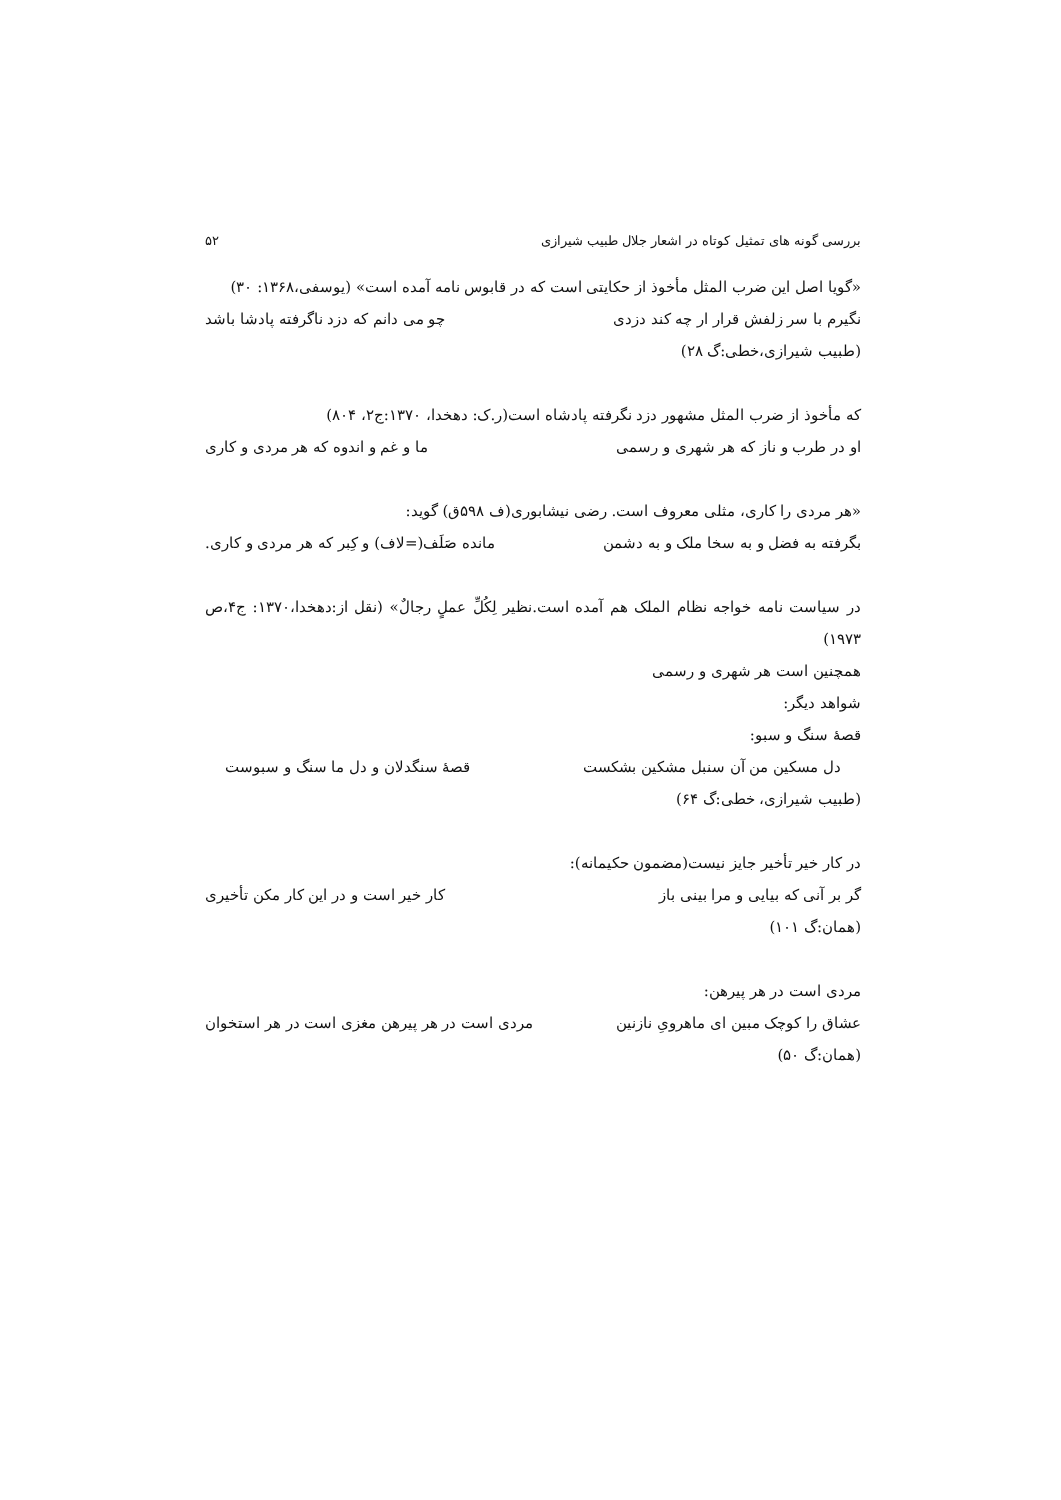بررسی گونه های تمثیل کوتاه در اشعار جلال طبیب شیرازی ۵۲
«گویا اصل این ضرب المثل مأخوذ از حکایتی است که در قابوس نامه آمده است» (یوسفی،۱۳۶۸: ۳۰)
نگیرم با سر زلفش قرار ار چه کند دزدی چو می دانم که دزد ناگرفته پادشا باشد
(طبیب شیرازی،خطی:گ ۲۸)
که مأخوذ از ضرب المثل مشهور دزد نگرفته پادشاه است(ر.ک: دهخدا، ۱۳۷۰:ج۲، ۸۰۴)
او در طرب و ناز که هر شهری و رسمی ما و غم و اندوه که هر مردی و کاری
«هر مردی را کاری، مثلی معروف است. رضی نیشابوری(ف ۵۹۸ق) گوید:
بگرفته به فضل و به سخا ملک و به دشمن مانده صَلَف(=لاف) و کِبر که هر مردی و کاری.
در سیاست نامه خواجه نظام الملک هم آمده است.نظیر لِکُلِّ عملٍ رجالٌ» (نقل از:دهخدا،۱۳۷۰: ج۴،ص ۱۹۷۳)
همچنین است هر شهری و رسمی
شواهد دیگر:
قصهٔ سنگ و سبو:
دل مسکین من آن سنبل مشکین بشکست قصهٔ سنگدلان و دل ما سنگ و سبوست
(طبیب شیرازی، خطی:گ ۶۴)
در کار خیر تأخیر جایز نیست(مضمون حکیمانه):
گر بر آنی که بیایی و مرا بینی باز کار خیر است و در این کار مکن تأخیری
(همان:گ ۱۰۱)
مردی است در هر پیرهن:
عشاق را کوچک مبین ای ماهرویِ نازنین مردی است در هر پیرهن مغزی است در هر استخوان
(همان:گ ۵۰)